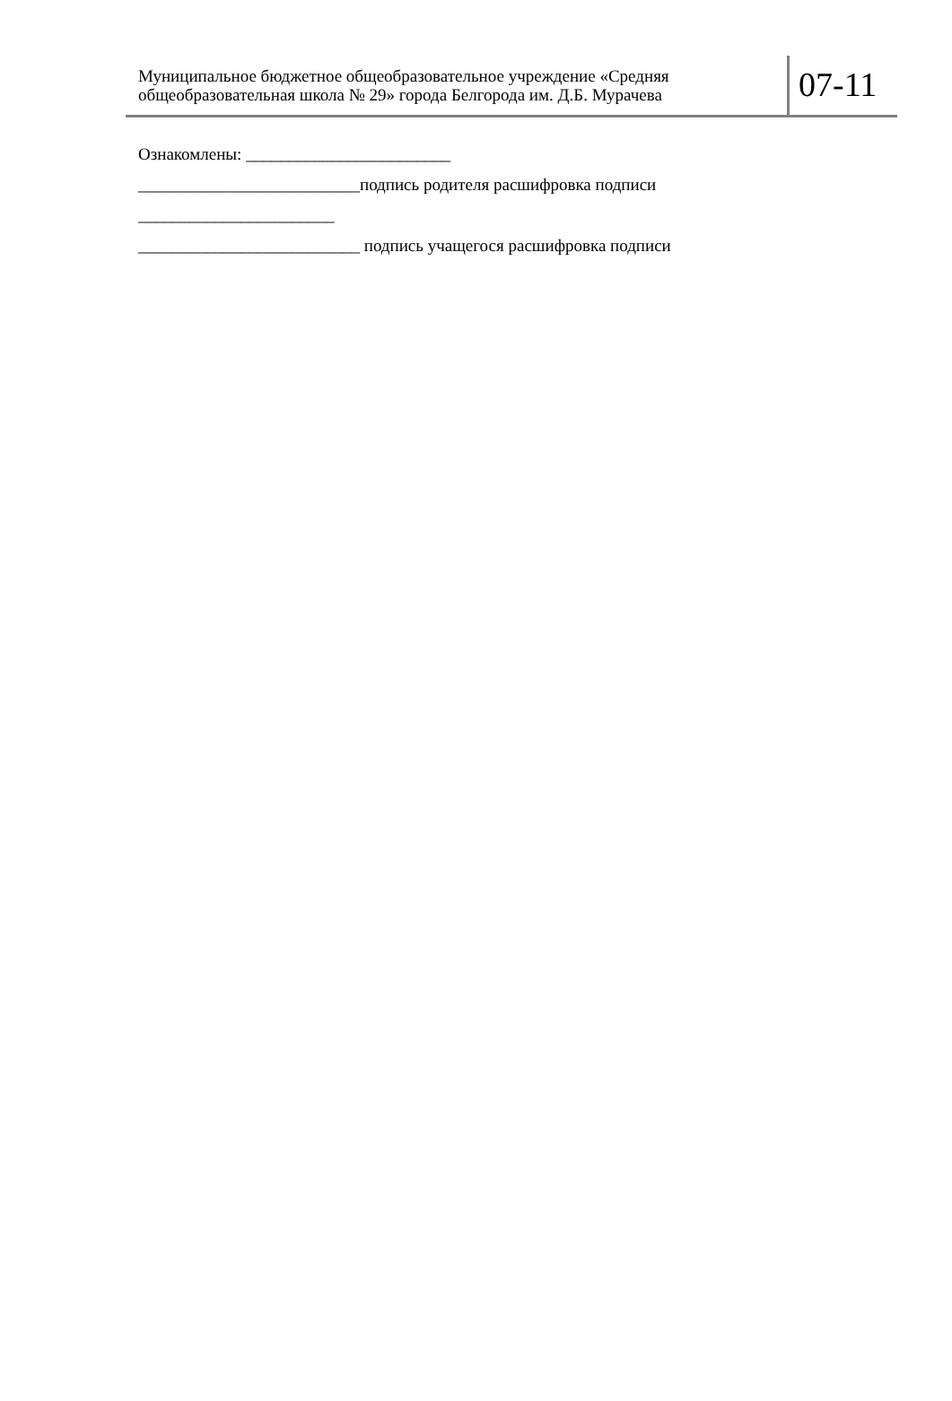Муниципальное бюджетное общеобразовательное учреждение «Средняя общеобразовательная школа № 29» города Белгорода им. Д.Б. Мурачева
07-11
Ознакомлены: ________________________
__________________________подпись родителя расшифровка подписи
_______________________
__________________________ подпись учащегося расшифровка подписи